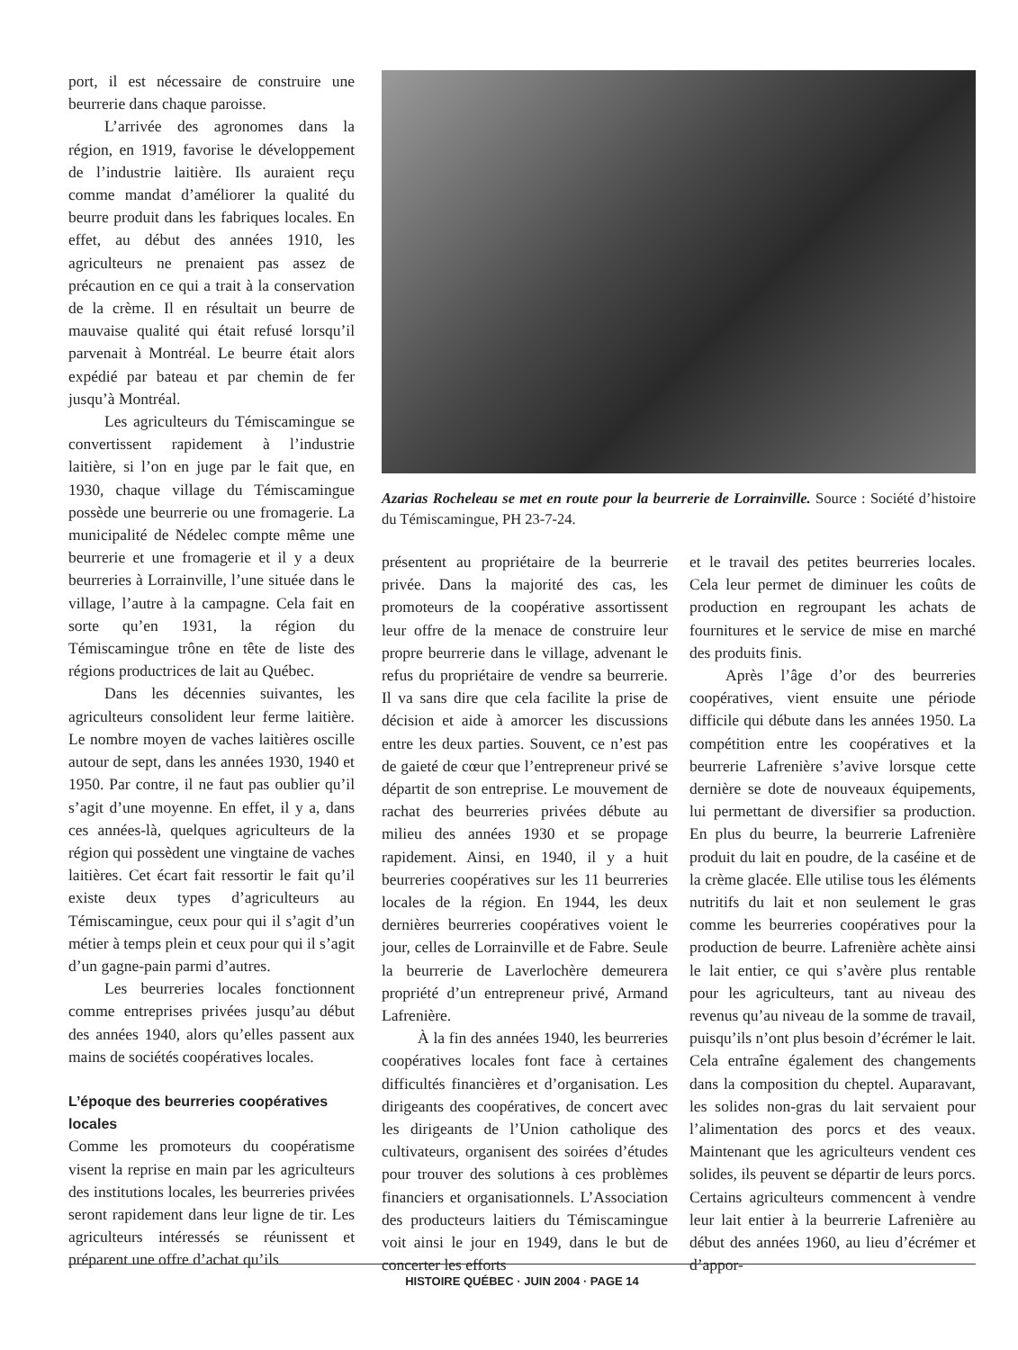port, il est nécessaire de construire une beurrerie dans chaque paroisse.
L’arrivée des agronomes dans la région, en 1919, favorise le développement de l’industrie laitière. Ils auraient reçu comme mandat d’améliorer la qualité du beurre produit dans les fabriques locales. En effet, au début des années 1910, les agriculteurs ne prenaient pas assez de précaution en ce qui a trait à la conservation de la crème. Il en résultait un beurre de mauvaise qualité qui était refusé lorsqu’il parvenait à Montréal. Le beurre était alors expédié par bateau et par chemin de fer jusqu’à Montréal.
Les agriculteurs du Témiscamingue se convertissent rapidement à l’industrie laitière, si l’on en juge par le fait que, en 1930, chaque village du Témiscamingue possède une beurrerie ou une fromagerie. La municipalité de Nédelec compte même une beurrerie et une fromagerie et il y a deux beurreries à Lorrainville, l’une située dans le village, l’autre à la campagne. Cela fait en sorte qu’en 1931, la région du Témiscamingue trône en tête de liste des régions productrices de lait au Québec.
Dans les décennies suivantes, les agriculteurs consolident leur ferme laitière. Le nombre moyen de vaches laitières oscille autour de sept, dans les années 1930, 1940 et 1950. Par contre, il ne faut pas oublier qu’il s’agit d’une moyenne. En effet, il y a, dans ces années-là, quelques agriculteurs de la région qui possèdent une vingtaine de vaches laitières. Cet écart fait ressortir le fait qu’il existe deux types d’agriculteurs au Témiscamingue, ceux pour qui il s’agit d’un métier à temps plein et ceux pour qui il s’agit d’un gagne-pain parmi d’autres.
Les beurreries locales fonctionnent comme entreprises privées jusqu’au début des années 1940, alors qu’elles passent aux mains de sociétés coopératives locales.
L’époque des beurreries coopératives locales
Comme les promoteurs du coopératisme visent la reprise en main par les agriculteurs des institutions locales, les beurreries privées seront rapidement dans leur ligne de tir. Les agriculteurs intéressés se réunissent et préparent une offre d’achat qu’ils
Azarias Rocheleau se met en route pour la beurrerie de Lorrainville. Source : Société d’histoire du Témiscamingue, PH 23-7-24.
présentent au propriétaire de la beurrerie privée. Dans la majorité des cas, les promoteurs de la coopérative assortissent leur offre de la menace de construire leur propre beurrerie dans le village, advenant le refus du propriétaire de vendre sa beurrerie. Il va sans dire que cela facilite la prise de décision et aide à amorcer les discussions entre les deux parties. Souvent, ce n’est pas de gaieté de cœur que l’entrepreneur privé se départit de son entreprise. Le mouvement de rachat des beurreries privées débute au milieu des années 1930 et se propage rapidement. Ainsi, en 1940, il y a huit beurreries coopératives sur les 11 beurreries locales de la région. En 1944, les deux dernières beurreries coopératives voient le jour, celles de Lorrainville et de Fabre. Seule la beurrerie de Laverlochère demeurera propriété d’un entrepreneur privé, Armand Lafrenière.
À la fin des années 1940, les beurreries coopératives locales font face à certaines difficultés financières et d’organisation. Les dirigeants des coopératives, de concert avec les dirigeants de l’Union catholique des cultivateurs, organisent des soirées d’études pour trouver des solutions à ces problèmes financiers et organisationnels. L’Association des producteurs laitiers du Témiscamingue voit ainsi le jour en 1949, dans le but de concerter les efforts
et le travail des petites beurreries locales. Cela leur permet de diminuer les coûts de production en regroupant les achats de fournitures et le service de mise en marché des produits finis.
Après l’âge d’or des beurreries coopératives, vient ensuite une période difficile qui débute dans les années 1950. La compétition entre les coopératives et la beurrerie Lafrenière s’avive lorsque cette dernière se dote de nouveaux équipements, lui permettant de diversifier sa production. En plus du beurre, la beurrerie Lafrenière produit du lait en poudre, de la caséine et de la crème glacée. Elle utilise tous les éléments nutritifs du lait et non seulement le gras comme les beurreries coopératives pour la production de beurre. Lafrenière achète ainsi le lait entier, ce qui s’avère plus rentable pour les agriculteurs, tant au niveau des revenus qu’au niveau de la somme de travail, puisqu’ils n’ont plus besoin d’écrémer le lait. Cela entraîne également des changements dans la composition du cheptel. Auparavant, les solides non-gras du lait servaient pour l’alimentation des porcs et des veaux. Maintenant que les agriculteurs vendent ces solides, ils peuvent se départir de leurs porcs. Certains agriculteurs commencent à vendre leur lait entier à la beurrerie Lafrenière au début des années 1960, au lieu d’écrémer et d’appor-
HISTOIRE QUÉBEC · JUIN 2004 · PAGE 14